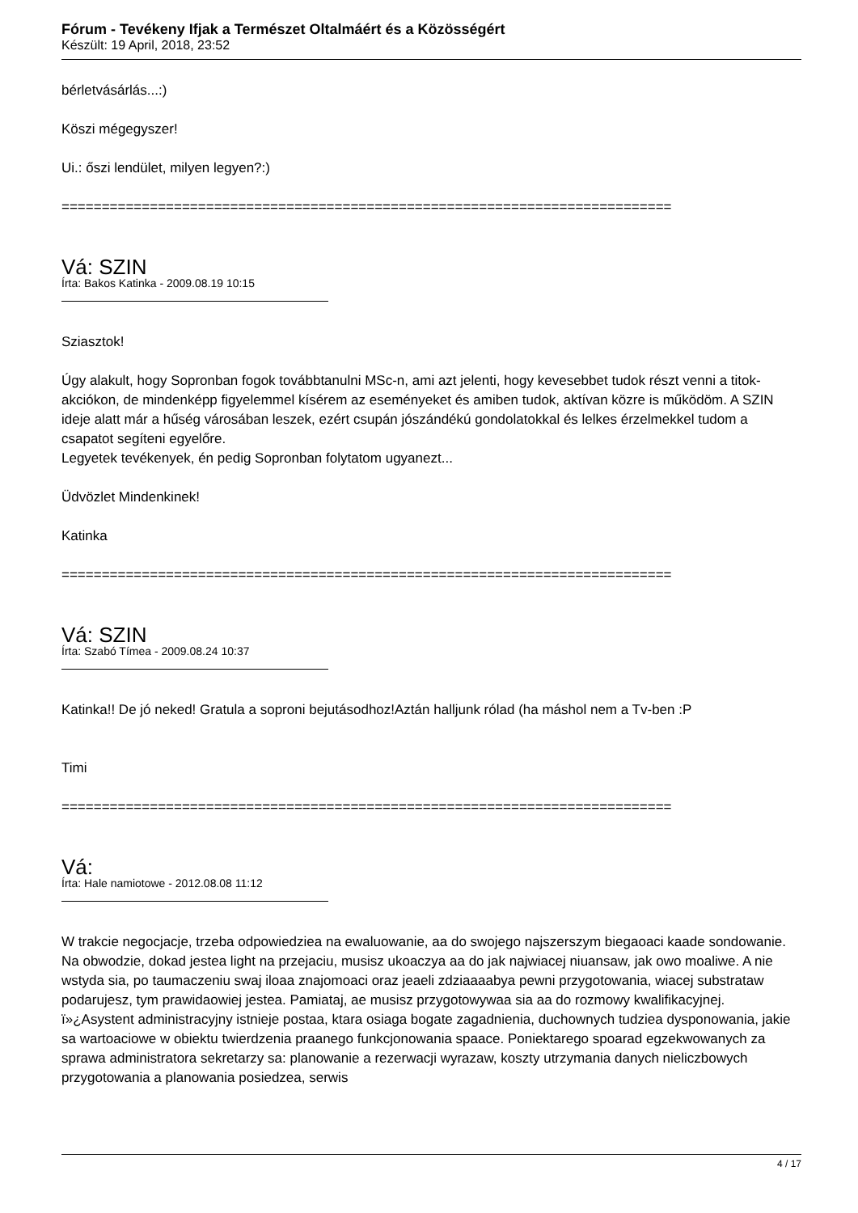Fórum - Tevékeny Ifjak a Természet Oltalmáért és a Közösségért
Készült: 19 April, 2018, 23:52
bérletvásárlás...:)
Köszi mégegyszer!
Ui.: őszi lendület, milyen legyen?:)
============================================================================
Vá: SZIN
Írta: Bakos Katinka - 2009.08.19 10:15
Sziasztok!
Úgy alakult, hogy Sopronban fogok továbbtanulni MSc-n, ami azt jelenti, hogy kevesebbet tudok részt venni a titok-akciókon, de mindenképp figyelemmel kísérem az eseményeket és amiben tudok, aktívan közre is működöm. A SZIN ideje alatt már a hűség városában leszek, ezért csupán jószándékú gondolatokkal és lelkes érzelmekkel tudom a csapatot segíteni egyelőre.
Legyetek tevékenyek, én pedig Sopronban folytatom ugyanezt...
Üdvözlet Mindenkinek!
Katinka
============================================================================
Vá: SZIN
Írta: Szabó Tímea - 2009.08.24 10:37
Katinka!! De jó neked! Gratula a soproni bejutásodhoz!Aztán halljunk rólad (ha máshol nem a Tv-ben :P
Timi
============================================================================
Vá:
Írta: Hale namiotowe - 2012.08.08 11:12
W trakcie negocjacje, trzeba odpowiedziea na ewaluowanie, aa do swojego najszerszym biegaoaci kaade sondowanie. Na obwodzie, dokad jestea light na przejaciu, musisz ukoaczya aa do jak najwiacej niuansaw, jak owo moaliwe. A nie wstyda sia, po taumaczeniu swaj iloaa znajomoaci oraz jeaeli zdziaaaabya pewni przygotowania, wiacej substrataw podarujesz, tym prawidaowiej jestea. Pamiataj, ae musisz przygotowywaa sia aa do rozmowy kwalifikacyjnej.
ï»¿Asystent administracyjny istnieje postaa, ktara osiaga bogate zagadnienia, duchownych tudziea dysponowania, jakie sa wartoaciowe w obiektu twierdzenia praanego funkcjonowania spaace. Poniektarego spoarad egzekwowanych za sprawa administratora sekretarzy sa: planowanie a rezerwacji wyrazaw, koszty utrzymania danych nieliczbowych przygotowania a planowania posiedzea, serwis
4 / 17